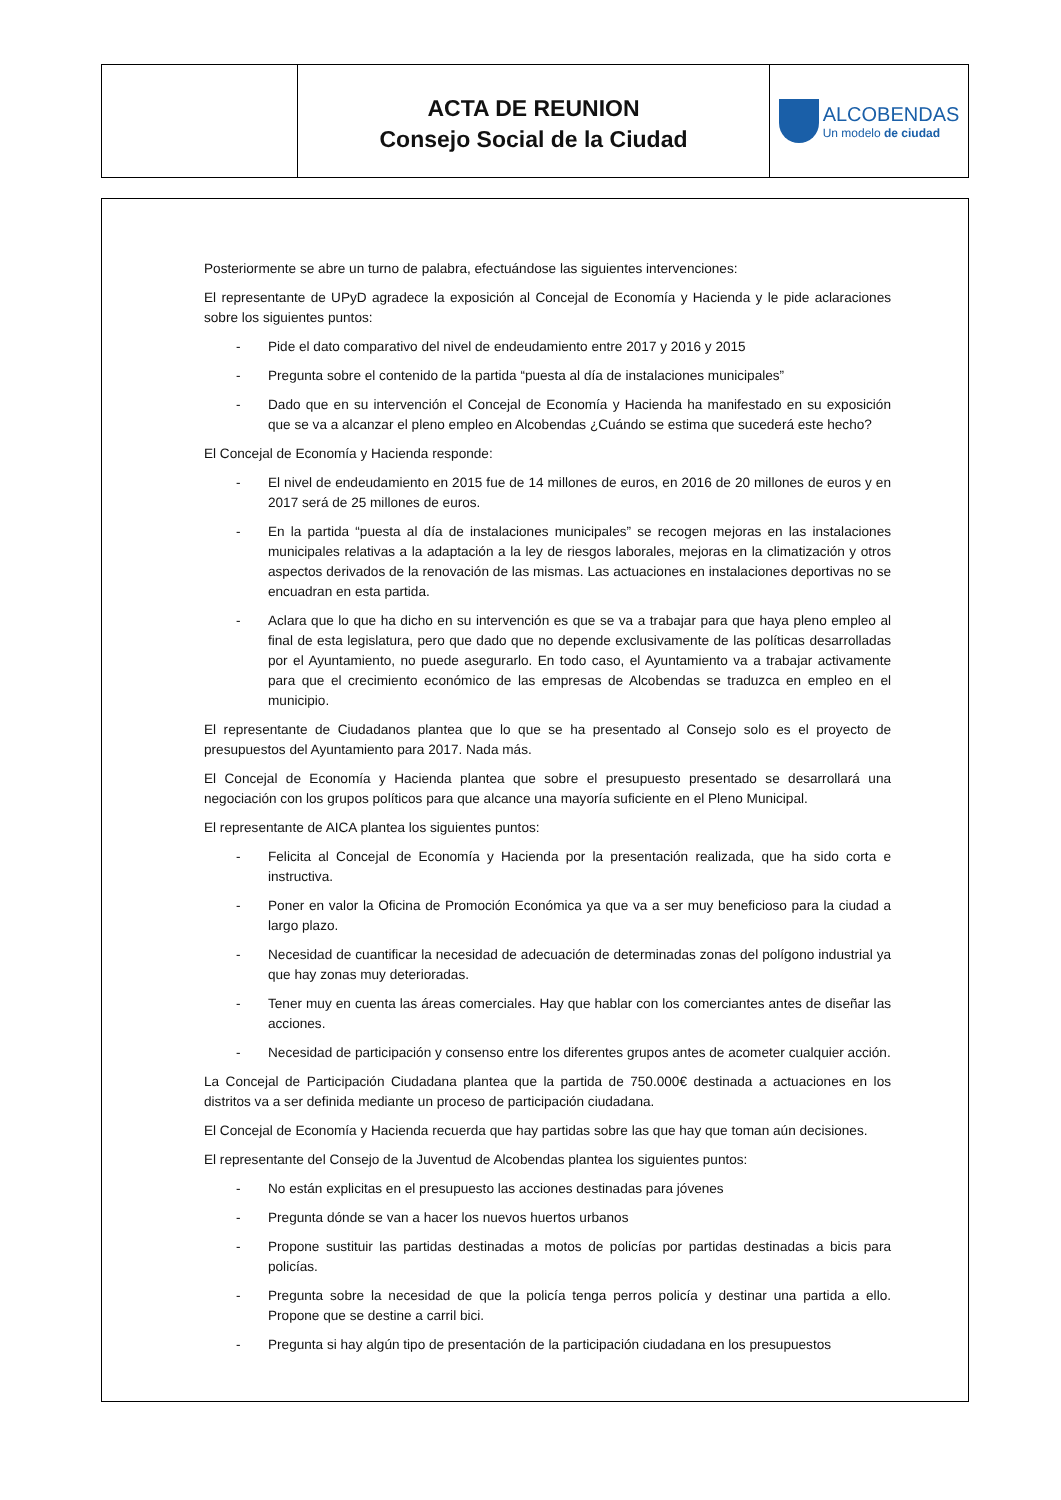ACTA DE REUNION
Consejo Social de la Ciudad
ALCOBENDAS
Un modelo de ciudad
Posteriormente se abre un turno de palabra, efectuándose las siguientes intervenciones:
El representante de UPyD agradece la exposición al Concejal de Economía y Hacienda y le pide aclaraciones sobre los siguientes puntos:
- Pide el dato comparativo del nivel de endeudamiento entre 2017 y 2016 y 2015
- Pregunta sobre el contenido de la partida “puesta al día de instalaciones municipales”
- Dado que en su intervención el Concejal de Economía y Hacienda ha manifestado en su exposición que se va a alcanzar el pleno empleo en Alcobendas ¿Cuándo se estima que sucederá este hecho?
El Concejal de Economía y Hacienda responde:
- El nivel de endeudamiento en 2015 fue de 14 millones de euros, en 2016 de 20 millones de euros y en 2017 será de 25 millones de euros.
- En la partida “puesta al día de instalaciones municipales” se recogen mejoras en las instalaciones municipales relativas a la adaptación a la ley de riesgos laborales, mejoras en la climatización y otros aspectos derivados de la renovación de las mismas. Las actuaciones en instalaciones deportivas no se encuadran en esta partida.
- Aclara que lo que ha dicho en su intervención es que se va a trabajar para que haya pleno empleo al final de esta legislatura, pero que dado que no depende exclusivamente de las políticas desarrolladas por el Ayuntamiento, no puede asegurarlo. En todo caso, el Ayuntamiento va a trabajar activamente para que el crecimiento económico de las empresas de Alcobendas se traduzca en empleo en el municipio.
El representante de Ciudadanos plantea que lo que se ha presentado al Consejo solo es el proyecto de presupuestos del Ayuntamiento para 2017. Nada más.
El Concejal de Economía y Hacienda plantea que sobre el presupuesto presentado se desarrollará una negociación con los grupos políticos para que alcance una mayoría suficiente en el Pleno Municipal.
El representante de AICA plantea los siguientes puntos:
- Felicita al Concejal de Economía y Hacienda por la presentación realizada, que ha sido corta e instructiva.
- Poner en valor la Oficina de Promoción Económica ya que va a ser muy beneficioso para la ciudad a largo plazo.
- Necesidad de cuantificar la necesidad de adecuación de determinadas zonas del polígono industrial ya que hay zonas muy deterioradas.
- Tener muy en cuenta las áreas comerciales. Hay que hablar con los comerciantes antes de diseñar las acciones.
- Necesidad de participación y consenso entre los diferentes grupos antes de acometer cualquier acción.
La Concejal de Participación Ciudadana plantea que la partida de 750.000€ destinada a actuaciones en los distritos va a ser definida mediante un proceso de participación ciudadana.
El Concejal de Economía y Hacienda recuerda que hay partidas sobre las que hay que toman aún decisiones.
El representante del Consejo de la Juventud de Alcobendas plantea los siguientes puntos:
- No están explicitas en el presupuesto las acciones destinadas para jóvenes
- Pregunta dónde se van a hacer los nuevos huertos urbanos
- Propone sustituir las partidas destinadas a motos de policías por partidas destinadas a bicis para policías.
- Pregunta sobre la necesidad de que la policía tenga perros policía y destinar una partida a ello. Propone que se destine a carril bici.
- Pregunta si hay algún tipo de presentación de la participación ciudadana en los presupuestos